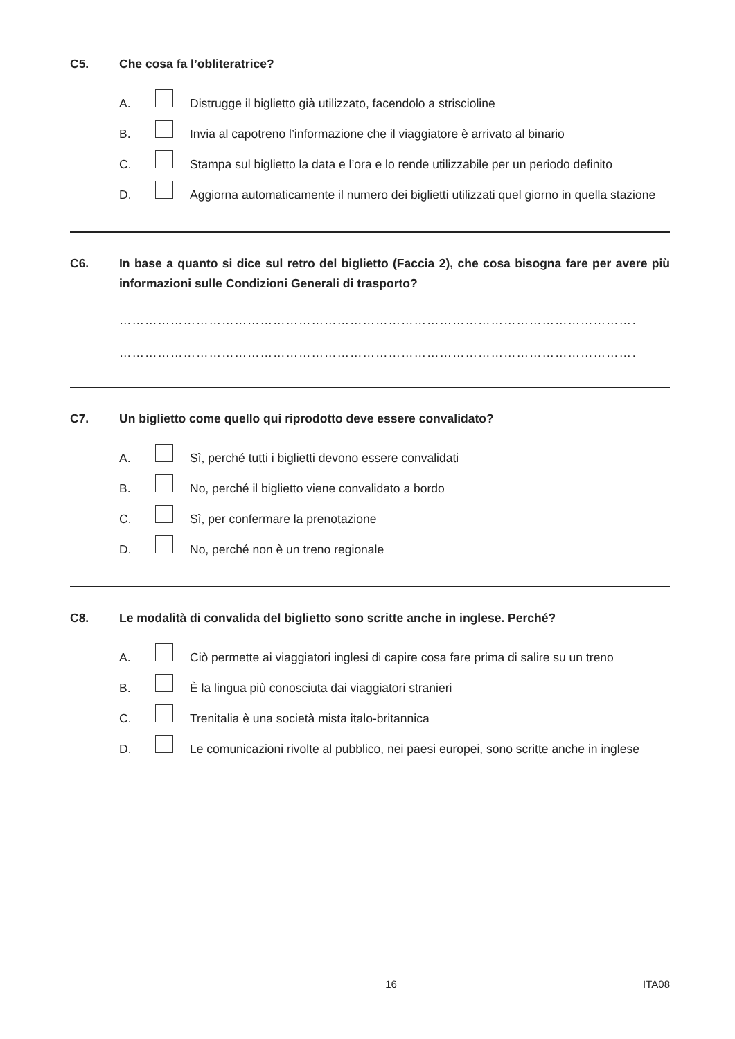C5. Che cosa fa l’obliteratrice?
A. Distrugge il biglietto già utilizzato, facendolo a striscioline
B. Invia al capotreno l’informazione che il viaggiatore è arrivato al binario
C. Stampa sul biglietto la data e l’ora e lo rende utilizzabile per un periodo definito
D. Aggiorna automaticamente il numero dei biglietti utilizzati quel giorno in quella stazione
C6. In base a quanto si dice sul retro del biglietto (Faccia 2), che cosa bisogna fare per avere più informazioni sulle Condizioni Generali di trasporto?
…………………………………………………………………………………………………………………………………….
…………………………………………………………………………………………………………………………………….
C7. Un biglietto come quello qui riprodotto deve essere convalidato?
A. Sì, perché tutti i biglietti devono essere convalidati
B. No, perché il biglietto viene convalidato a bordo
C. Sì, per confermare la prenotazione
D. No, perché non è un treno regionale
C8. Le modalità di convalida del biglietto sono scritte anche in inglese. Perché?
A. Ciò permette ai viaggiatori inglesi di capire cosa fare prima di salire su un treno
B. È la lingua più conosciuta dai viaggiatori stranieri
C. Trenitalia è una società mista italo-britannica
D. Le comunicazioni rivolte al pubblico, nei paesi europei, sono scritte anche in inglese
16 ITA08